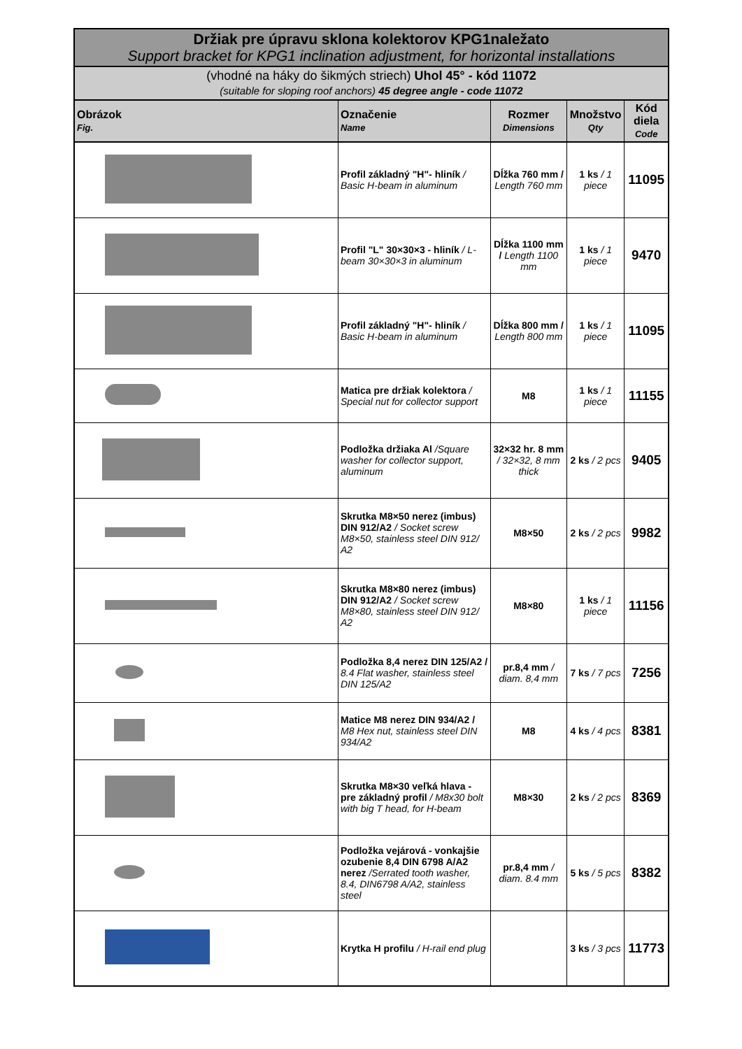| Držiak pre úpravu sklona kolektorov KPG1naležato Support bracket for KPG1 inclination adjustment, for horizontal installations | | | | |
| (vhodné na háky do šikmých striech) Uhol 45° - kód 11072 (suitable for sloping roof anchors) 45 degree angle - code 11072 | | | | |
| Obrázok Fig. | Označenie Name | Rozmer Dimensions | Množstvo Qty | Kód diela Code |
| | Profil základný "H"- hliník / Basic H-beam in aluminum | Dĺžka 760 mm / Length 760 mm | 1 ks / 1 piece | 11095 |
| | Profil "L" 30×30×3 - hliník / L-beam 30×30×3 in aluminum | Dĺžka 1100 mm / Length 1100 mm | 1 ks / 1 piece | 9470 |
| | Profil základný "H"- hliník / Basic H-beam in aluminum | Dĺžka 800 mm / Length 800 mm | 1 ks / 1 piece | 11095 |
| | Matica pre držiak kolektora / Special nut for collector support | M8 | 1 ks / 1 piece | 11155 |
| | Podložka držiaka Al /Square washer for collector support, aluminum | 32×32 hr. 8 mm / 32×32, 8 mm thick | 2 ks / 2 pcs | 9405 |
| | Skrutka M8×50 nerez (imbus) DIN 912/A2 / Socket screw M8×50, stainless steel DIN 912/ A2 | M8×50 | 2 ks / 2 pcs | 9982 |
| | Skrutka M8×80 nerez (imbus) DIN 912/A2 / Socket screw M8×80, stainless steel DIN 912/ A2 | M8×80 | 1 ks / 1 piece | 11156 |
| | Podložka 8,4 nerez DIN 125/A2 / 8.4 Flat washer, stainless steel DIN 125/A2 | pr.8,4 mm / diam. 8,4 mm | 7 ks / 7 pcs | 7256 |
| | Matice M8 nerez DIN 934/A2 / M8 Hex nut, stainless steel DIN 934/A2 | M8 | 4 ks / 4 pcs | 8381 |
| | Skrutka M8×30 veľká hlava - pre základný profil / M8x30 bolt with big T head, for H-beam | M8×30 | 2 ks / 2 pcs | 8369 |
| | Podložka vejárová - vonkajšie ozubenie 8,4 DIN 6798 A/A2 nerez /Serrated tooth washer, 8.4, DIN6798 A/A2, stainless steel | pr.8,4 mm / diam. 8.4 mm | 5 ks / 5 pcs | 8382 |
| | Krytka H profilu / H-rail end plug | | 3 ks / 3 pcs | 11773 |